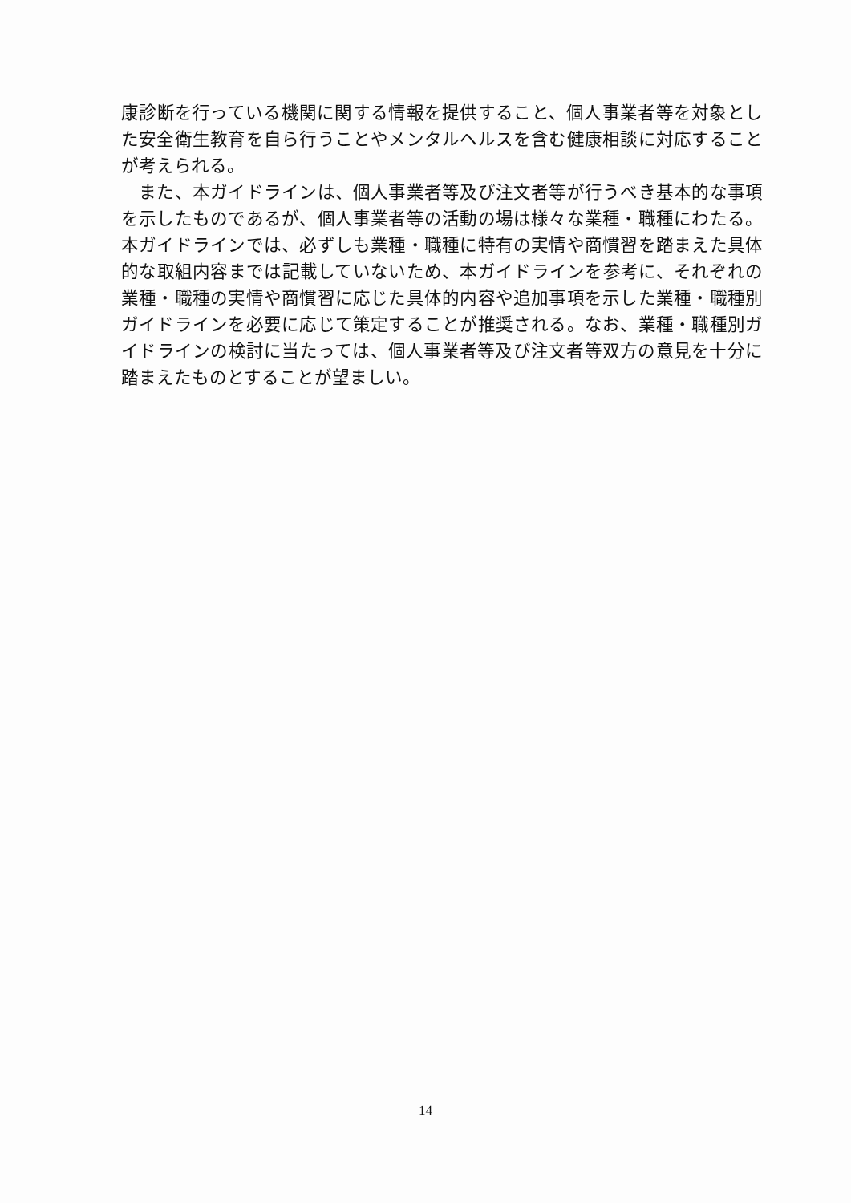康診断を行っている機関に関する情報を提供すること、個人事業者等を対象とした安全衛生教育を自ら行うことやメンタルヘルスを含む健康相談に対応することが考えられる。
　また、本ガイドラインは、個人事業者等及び注文者等が行うべき基本的な事項を示したものであるが、個人事業者等の活動の場は様々な業種・職種にわたる。本ガイドラインでは、必ずしも業種・職種に特有の実情や商慣習を踏まえた具体的な取組内容までは記載していないため、本ガイドラインを参考に、それぞれの業種・職種の実情や商慣習に応じた具体的内容や追加事項を示した業種・職種別ガイドラインを必要に応じて策定することが推奨される。なお、業種・職種別ガイドラインの検討に当たっては、個人事業者等及び注文者等双方の意見を十分に踏まえたものとすることが望ましい。
14